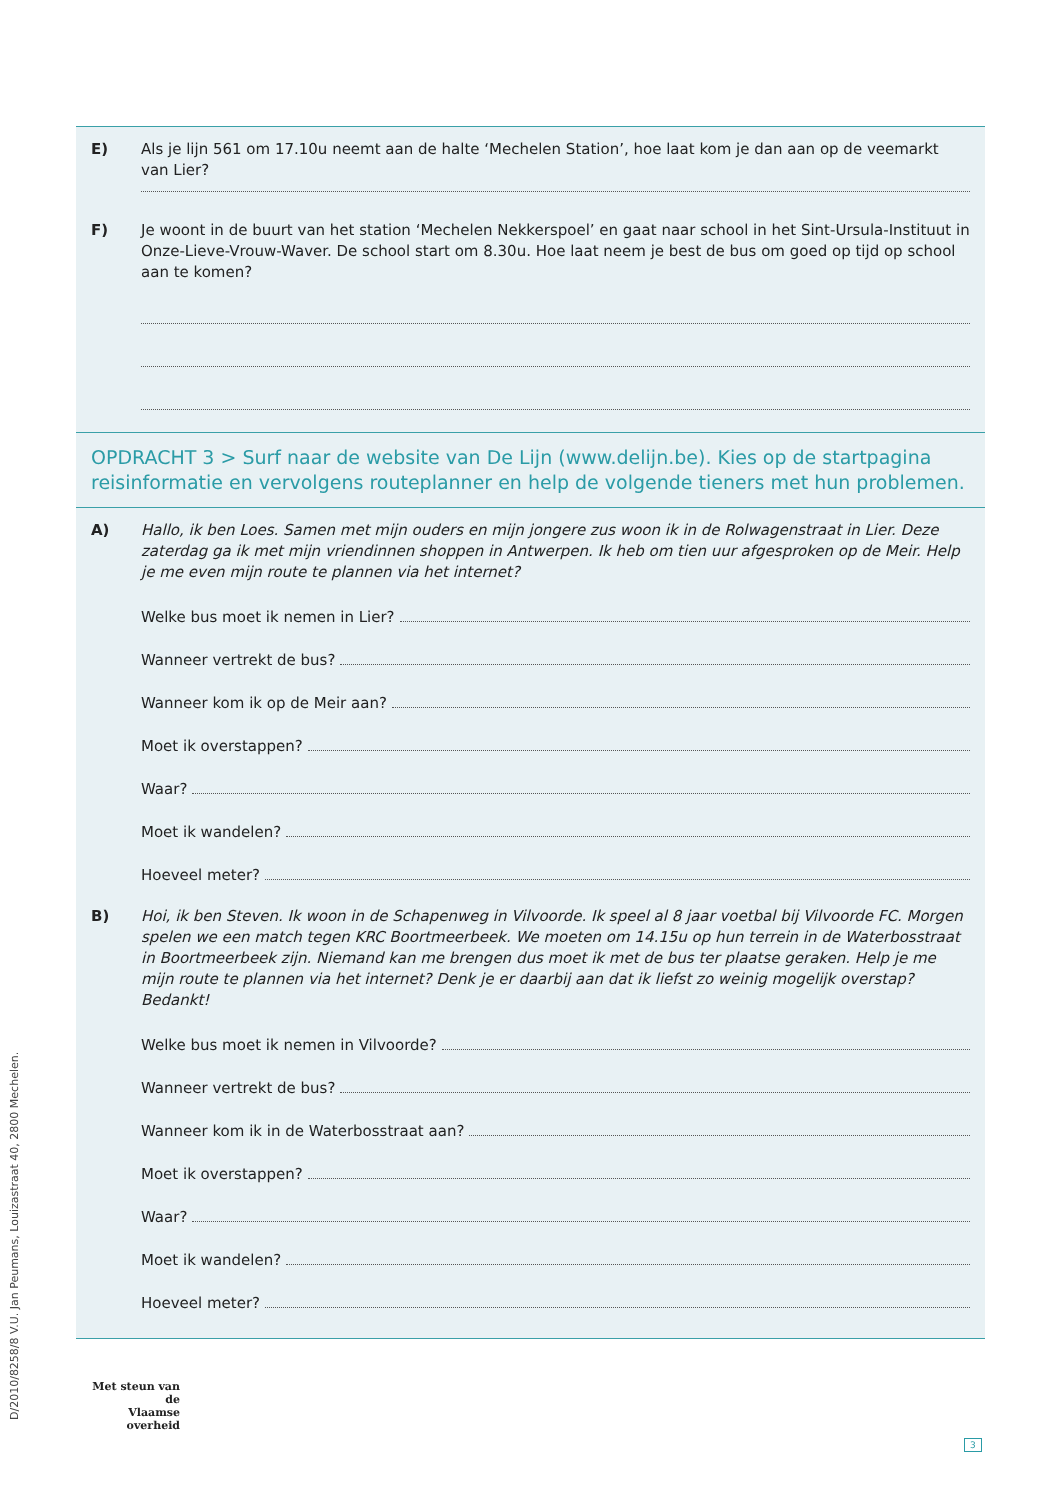E) Als je lijn 561 om 17.10u neemt aan de halte ‘Mechelen Station’, hoe laat kom je dan aan op de veemarkt van Lier?
F) Je woont in de buurt van het station ‘Mechelen Nekkerspoel’ en gaat naar school in het Sint-Ursula-Instituut in Onze-Lieve-Vrouw-Waver. De school start om 8.30u. Hoe laat neem je best de bus om goed op tijd op school aan te komen?
OPDRACHT 3 > Surf naar de website van De Lijn (www.delijn.be). Kies op de startpagina reisinformatie en vervolgens routeplanner en help de volgende tieners met hun problemen.
A) Hallo, ik ben Loes. Samen met mijn ouders en mijn jongere zus woon ik in de Rolwagenstraat in Lier. Deze zaterdag ga ik met mijn vriendinnen shoppen in Antwerpen. Ik heb om tien uur afgesproken op de Meir. Help je me even mijn route te plannen via het internet?
Welke bus moet ik nemen in Lier?
Wanneer vertrekt de bus?
Wanneer kom ik op de Meir aan?
Moet ik overstappen?
Waar?
Moet ik wandelen?
Hoeveel meter?
B) Hoi, ik ben Steven. Ik woon in de Schapenweg in Vilvoorde. Ik speel al 8 jaar voetbal bij Vilvoorde FC. Morgen spelen we een match tegen KRC Boortmeerbeek. We moeten om 14.15u op hun terrein in de Waterbosstraat in Boortmeerbeek zijn. Niemand kan me brengen dus moet ik met de bus ter plaatse geraken. Help je me mijn route te plannen via het internet? Denk je er daarbij aan dat ik liefst zo weinig mogelijk overstap? Bedankt!
Welke bus moet ik nemen in Vilvoorde?
Wanneer vertrekt de bus?
Wanneer kom ik in de Waterbosstraat aan?
Moet ik overstappen?
Waar?
Moet ik wandelen?
Hoeveel meter?
D/2010/8258/8 V.U. Jan Peumans, Louizastraat 40, 2800 Mechelen.
Met steun van de
Vlaamse overheid
3